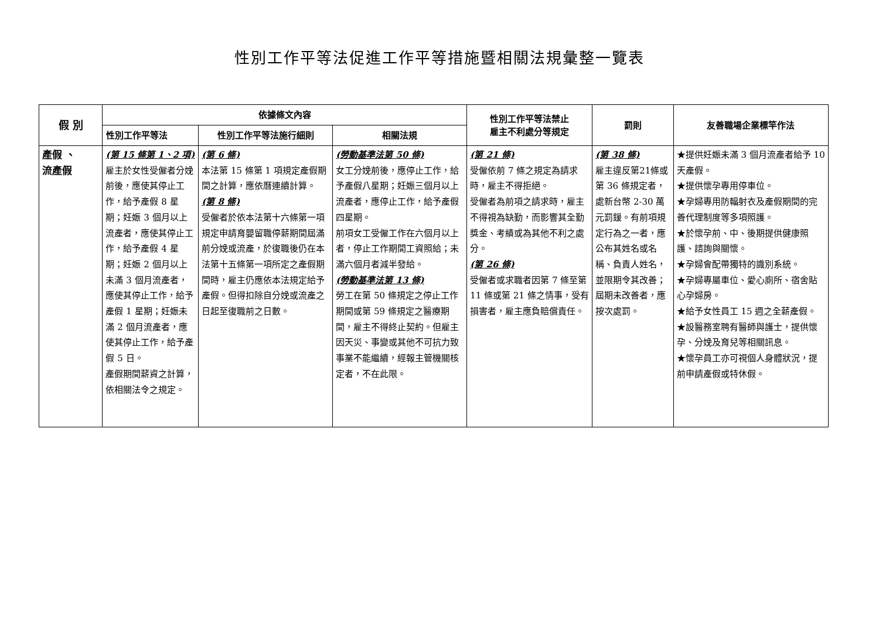性別工作平等法促進工作平等措施暨相關法規彙整一覽表
| 假 別 | 依據條文內容 | | | 性別工作平等法禁止 雇主不利處分等規定 | 罰則 | 友善職場企業標竿作法 |
| --- | --- | --- | --- | --- | --- | --- |
| | 性別工作平等法 | 性別工作平等法施行細則 | 相關法規 | | | |
| 產假 、 流產假 | (第 15 條第 1、2 項) 雇主於女性受僱者分娩前後，應使其停止工作，給予產假 8 星期；妊娠 3 個月以上流產者，應使其停止工作，給予產假 4 星期；妊娠 2 個月以上未滿 3 個月流產者，應使其停止工作，給予產假 1 星期；妊娠未滿 2 個月流產者，應使其停止工作，給予產假 5 日。 產假期間薪資之計算，依相關法令之規定。 | (第 6 條) 本法第 15 條第 1 項規定產假期間之計算，應依曆連續計算。 (第 8 條) 受僱者於依本法第十六條第一項規定申請育嬰留職停薪期間屆滿前分娩或流產，於復職後仍在本法第十五條第一項所定之產假期間時，雇主仍應依本法規定給予產假。但得扣除自分娩或流產之日起至復職前之日數。 | (勞動基準法第 50 條) 女工分娩前後，應停止工作，給予產假八星期；妊娠三個月以上流產者，應停止工作，給予產假四星期。 前項女工受僱工作在六個月以上者，停止工作期間工資照給；未滿六個月者減半發給。 (勞動基準法第 13 條) 勞工在第 50 條規定之停止工作期間或第 59 條規定之醫療期間，雇主不得終止契約。但雇主因天災、事變或其他不可抗力致事業不能繼續，經報主管機關核定者，不在此限。 | (第 21 條) 受僱依前 7 條之規定為請求時，雇主不得拒絕。 受僱者為前項之請求時，雇主不得視為缺勤，而影響其全勤獎金、考績或為其他不利之處分。 (第 26 條) 受僱者或求職者因第 7 條至第 11 條或第 21 條之情事，受有損害者，雇主應負賠償責任。 | (第 38 條) 雇主違反第21條或第 36 條規定者，處新台幣 2-30 萬元罰鍰。有前項規定行為之一者，應公布其姓名或名稱、負責人姓名，並限期令其改善；屆期未改善者，應按次處罰。 | ★提供妊娠未滿 3 個月流產者給予 10 天產假。 ★提供懷孕專用停車位。 ★孕婦專用防輻射衣及產假期間的完善代理制度等多項照護。 ★於懷孕前、中、後期提供健康照護、諮詢與關懷。 ★孕婦會配帶獨特的識別系統。 ★孕婦專屬車位、愛心廁所、宿舍貼心孕婦房。 ★給予女性員工 15 週之全薪產假。 ★設醫務室聘有醫師與護士，提供懷孕、分娩及育兒等相關訊息。 ★懷孕員工亦可視個人身體狀況，提前申請產假或特休假。 |